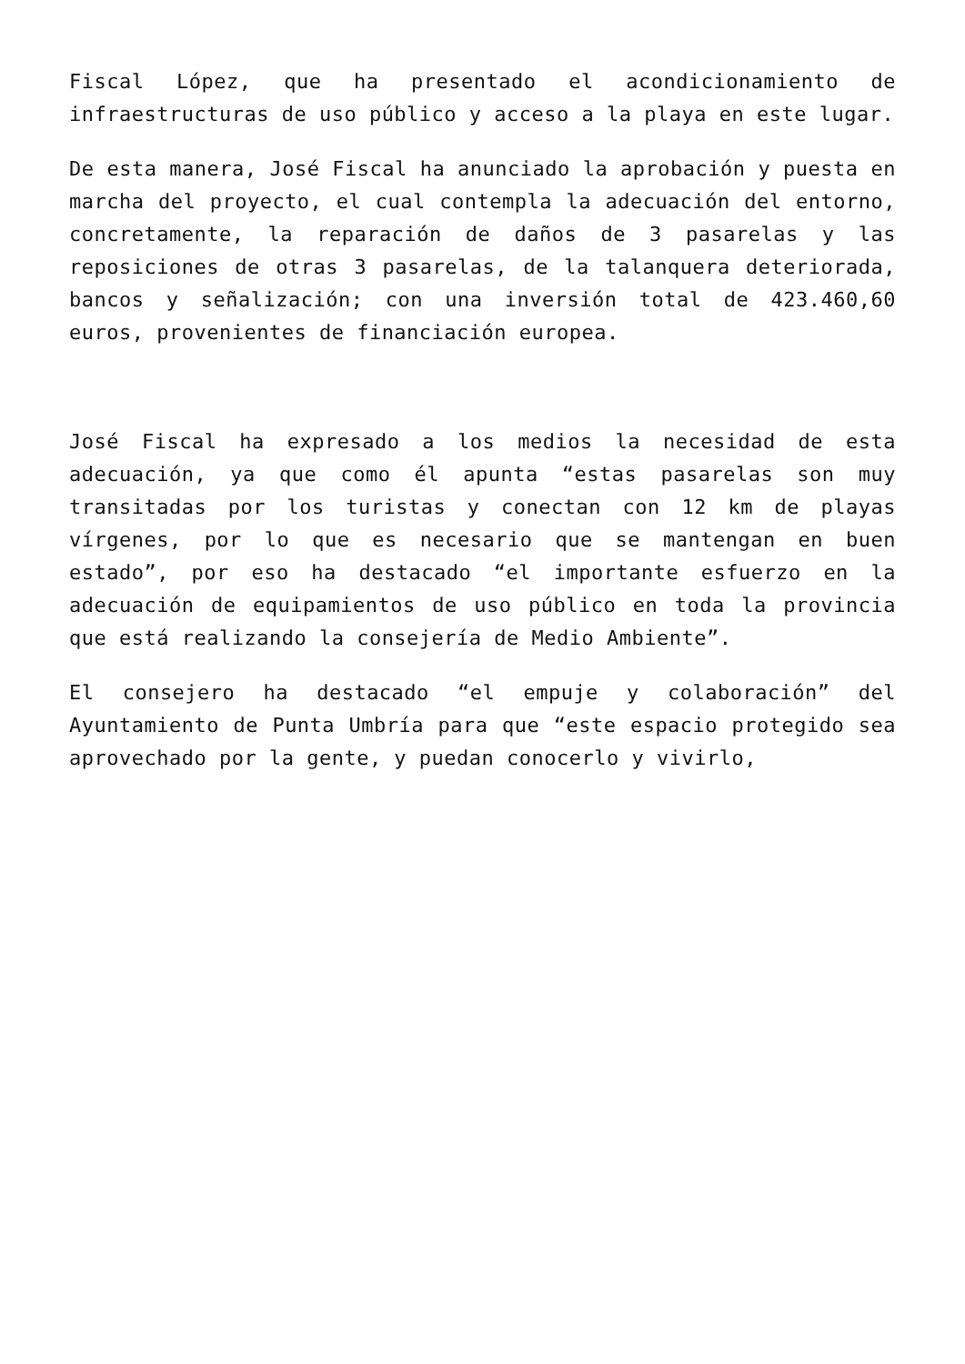Fiscal López, que ha presentado el acondicionamiento de infraestructuras de uso público y acceso a la playa en este lugar.
De esta manera, José Fiscal ha anunciado la aprobación y puesta en marcha del proyecto, el cual contempla la adecuación del entorno, concretamente, la reparación de daños de 3 pasarelas y las reposiciones de otras 3 pasarelas, de la talanquera deteriorada, bancos y señalización; con una inversión total de 423.460,60 euros, provenientes de financiación europea.
José Fiscal ha expresado a los medios la necesidad de esta adecuación, ya que como él apunta “estas pasarelas son muy transitadas por los turistas y conectan con 12 km de playas vírgenes, por lo que es necesario que se mantengan en buen estado”, por eso ha destacado “el importante esfuerzo en la adecuación de equipamientos de uso público en toda la provincia que está realizando la consejería de Medio Ambiente”.
El consejero ha destacado “el empuje y colaboración” del Ayuntamiento de Punta Umbría para que “este espacio protegido sea aprovechado por la gente, y puedan conocerlo y vivirlo,